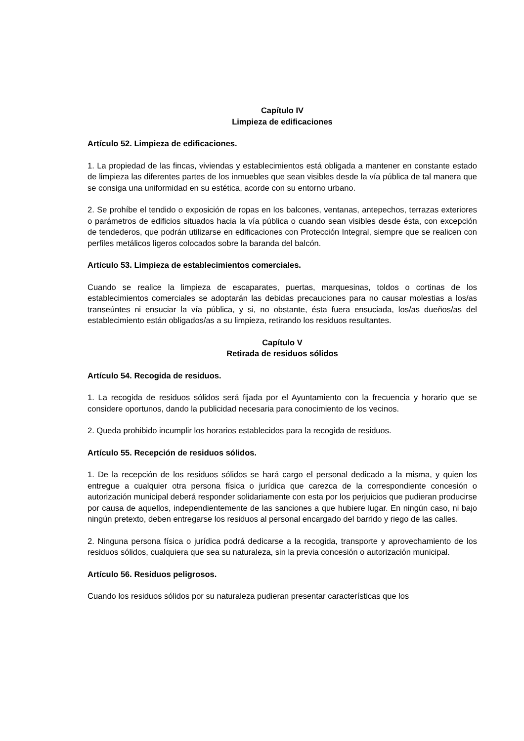Capítulo IV
Limpieza de edificaciones
Artículo 52. Limpieza de edificaciones.
1. La propiedad de las fincas, viviendas y establecimientos está obligada a mantener en constante estado de limpieza las diferentes partes de los inmuebles que sean visibles desde la vía pública de tal manera que se consiga una uniformidad en su estética, acorde con su entorno urbano.
2. Se prohíbe el tendido o exposición de ropas en los balcones, ventanas, antepechos, terrazas exteriores o parámetros de edificios situados hacia la vía pública o cuando sean visibles desde ésta, con excepción de tendederos, que podrán utilizarse en edificaciones con Protección Integral, siempre que se realicen con perfiles metálicos ligeros colocados sobre la baranda del balcón.
Artículo 53. Limpieza de establecimientos comerciales.
Cuando se realice la limpieza de escaparates, puertas, marquesinas, toldos o cortinas de los establecimientos comerciales se adoptarán las debidas precauciones para no causar molestias a los/as transeúntes ni ensuciar la vía pública, y si, no obstante, ésta fuera ensuciada, los/as dueños/as del establecimiento están obligados/as a su limpieza, retirando los residuos resultantes.
Capítulo V
Retirada de residuos sólidos
Artículo 54. Recogida de residuos.
1. La recogida de residuos sólidos será fijada por el Ayuntamiento con la frecuencia y horario que se considere oportunos, dando la publicidad necesaria para conocimiento de los vecinos.
2. Queda prohibido incumplir los horarios establecidos para la recogida de residuos.
Artículo 55. Recepción de residuos sólidos.
1. De la recepción de los residuos sólidos se hará cargo el personal dedicado a la misma, y quien los entregue a cualquier otra persona física o jurídica que carezca de la correspondiente concesión o autorización municipal deberá responder solidariamente con esta por los perjuicios que pudieran producirse por causa de aquellos, independientemente de las sanciones a que hubiere lugar. En ningún caso, ni bajo ningún pretexto, deben entregarse los residuos al personal encargado del barrido y riego de las calles.
2. Ninguna persona física o jurídica podrá dedicarse a la recogida, transporte y aprovechamiento de los residuos sólidos, cualquiera que sea su naturaleza, sin la previa concesión o autorización municipal.
Artículo 56. Residuos peligrosos.
Cuando los residuos sólidos por su naturaleza pudieran presentar características que los